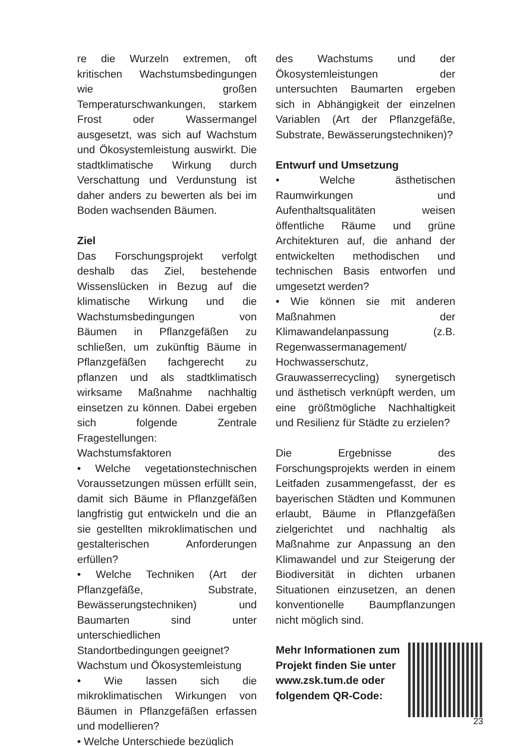re die Wurzeln extremen, oft kritischen Wachstumsbedingungen wie großen Temperaturschwankungen, starkem Frost oder Wassermangel ausgesetzt, was sich auf Wachstum und Ökosystemleistung auswirkt. Die stadtklimatische Wirkung durch Verschattung und Verdunstung ist daher anders zu bewerten als bei im Boden wachsenden Bäumen.
Ziel
Das Forschungsprojekt verfolgt deshalb das Ziel, bestehende Wissenslücken in Bezug auf die klimatische Wirkung und die Wachstumsbedingungen von Bäumen in Pflanzgefäßen zu schließen, um zukünftig Bäume in Pflanzgefäßen fachgerecht zu pflanzen und als stadtklimatisch wirksame Maßnahme nachhaltig einsetzen zu können. Dabei ergeben sich folgende Zentrale Fragestellungen:
Wachstumsfaktoren
• Welche vegetationstechnischen Voraussetzungen müssen erfüllt sein, damit sich Bäume in Pflanzgefäßen langfristig gut entwickeln und die an sie gestellten mikroklimatischen und gestalterischen Anforderungen erfüllen?
• Welche Techniken (Art der Pflanzgefäße, Substrate, Bewässerungstechniken) und Baumarten sind unter unterschiedlichen Standortbedingungen geeignet?
Wachstum und Ökosystemleistung
• Wie lassen sich die mikroklimatischen Wirkungen von Bäumen in Pflanzgefäßen erfassen und modellieren?
• Welche Unterschiede bezüglich
des Wachstums und der Ökosystemleistungen der untersuchten Baumarten ergeben sich in Abhängigkeit der einzelnen Variablen (Art der Pflanzgefäße, Substrate, Bewässerungstechniken)?
Entwurf und Umsetzung
• Welche ästhetischen Raumwirkungen und Aufenthaltsqualitäten weisen öffentliche Räume und grüne Architekturen auf, die anhand der entwickelten methodischen und technischen Basis entworfen und umgesetzt werden?
• Wie können sie mit anderen Maßnahmen der Klimawandelanpassung (z.B. Regenwassermanagement/ Hochwasserschutz, Grauwasserrecycling) synergetisch und ästhetisch verknüpft werden, um eine größtmögliche Nachhaltigkeit und Resilienz für Städte zu erzielen?
Die Ergebnisse des Forschungsprojekts werden in einem Leitfaden zusammengefasst, der es bayerischen Städten und Kommunen erlaubt, Bäume in Pflanzgefäßen zielgerichtet und nachhaltig als Maßnahme zur Anpassung an den Klimawandel und zur Steigerung der Biodiversität in dichten urbanen Situationen einzusetzen, an denen konventionelle Baumpflanzungen nicht möglich sind.
Mehr Informationen zum Projekt finden Sie unter www.zsk.tum.de oder folgendem QR-Code:
23